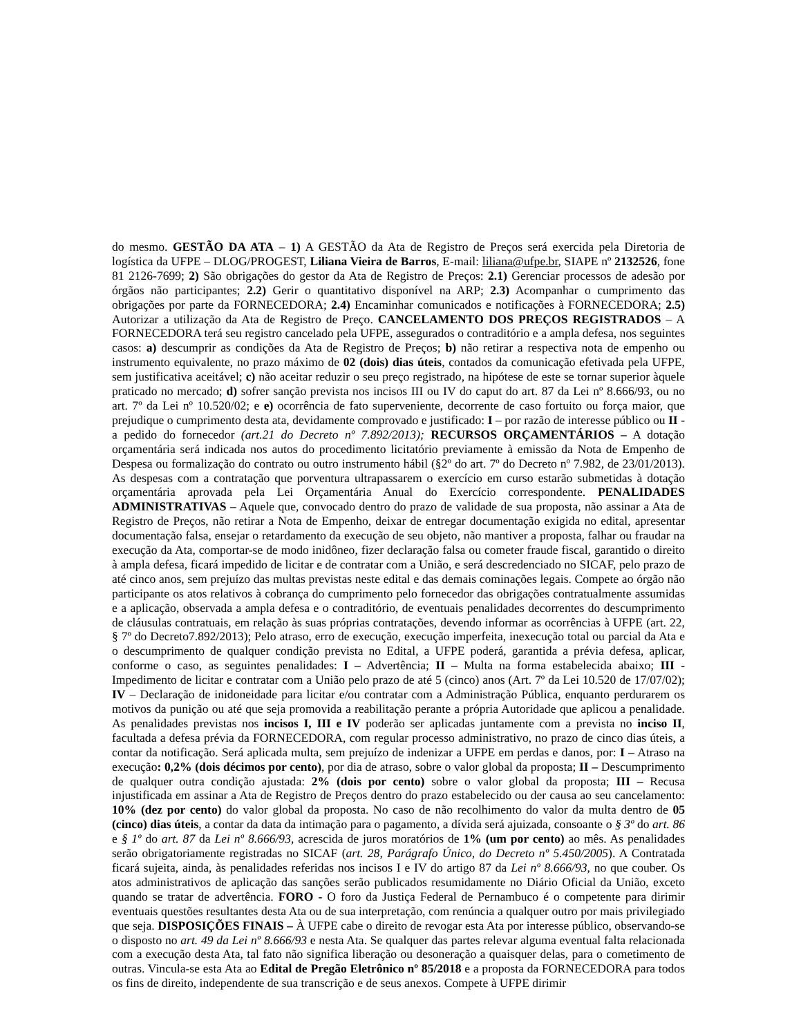do mesmo. GESTÃO DA ATA – 1) A GESTÃO da Ata de Registro de Preços será exercida pela Diretoria de logística da UFPE – DLOG/PROGEST, Liliana Vieira de Barros, E-mail: liliana@ufpe.br, SIAPE nº 2132526, fone 81 2126-7699; 2) São obrigações do gestor da Ata de Registro de Preços: 2.1) Gerenciar processos de adesão por órgãos não participantes; 2.2) Gerir o quantitativo disponível na ARP; 2.3) Acompanhar o cumprimento das obrigações por parte da FORNECEDORA; 2.4) Encaminhar comunicados e notificações à FORNECEDORA; 2.5) Autorizar a utilização da Ata de Registro de Preço. CANCELAMENTO DOS PREÇOS REGISTRADOS – A FORNECEDORA terá seu registro cancelado pela UFPE, assegurados o contraditório e a ampla defesa, nos seguintes casos: a) descumprir as condições da Ata de Registro de Preços; b) não retirar a respectiva nota de empenho ou instrumento equivalente, no prazo máximo de 02 (dois) dias úteis, contados da comunicação efetivada pela UFPE, sem justificativa aceitável; c) não aceitar reduzir o seu preço registrado, na hipótese de este se tornar superior àquele praticado no mercado; d) sofrer sanção prevista nos incisos III ou IV do caput do art. 87 da Lei nº 8.666/93, ou no art. 7º da Lei nº 10.520/02; e e) ocorrência de fato superveniente, decorrente de caso fortuito ou força maior, que prejudique o cumprimento desta ata, devidamente comprovado e justificado: I – por razão de interesse público ou II - a pedido do fornecedor (art.21 do Decreto nº 7.892/2013); RECURSOS ORÇAMENTÁRIOS – A dotação orçamentária será indicada nos autos do procedimento licitatório previamente à emissão da Nota de Empenho de Despesa ou formalização do contrato ou outro instrumento hábil (§2º do art. 7º do Decreto nº 7.982, de 23/01/2013). As despesas com a contratação que porventura ultrapassarem o exercício em curso estarão submetidas à dotação orçamentária aprovada pela Lei Orçamentária Anual do Exercício correspondente. PENALIDADES ADMINISTRATIVAS – Aquele que, convocado dentro do prazo de validade de sua proposta, não assinar a Ata de Registro de Preços, não retirar a Nota de Empenho, deixar de entregar documentação exigida no edital, apresentar documentação falsa, ensejar o retardamento da execução de seu objeto, não mantiver a proposta, falhar ou fraudar na execução da Ata, comportar-se de modo inidôneo, fizer declaração falsa ou cometer fraude fiscal, garantido o direito à ampla defesa, ficará impedido de licitar e de contratar com a União, e será descredenciado no SICAF, pelo prazo de até cinco anos, sem prejuízo das multas previstas neste edital e das demais cominações legais. Compete ao órgão não participante os atos relativos à cobrança do cumprimento pelo fornecedor das obrigações contratualmente assumidas e a aplicação, observada a ampla defesa e o contraditório, de eventuais penalidades decorrentes do descumprimento de cláusulas contratuais, em relação às suas próprias contratações, devendo informar as ocorrências à UFPE (art. 22, § 7º do Decreto7.892/2013); Pelo atraso, erro de execução, execução imperfeita, inexecução total ou parcial da Ata e o descumprimento de qualquer condição prevista no Edital, a UFPE poderá, garantida a prévia defesa, aplicar, conforme o caso, as seguintes penalidades: I – Advertência; II – Multa na forma estabelecida abaixo; III - Impedimento de licitar e contratar com a União pelo prazo de até 5 (cinco) anos (Art. 7º da Lei 10.520 de 17/07/02); IV – Declaração de inidoneidade para licitar e/ou contratar com a Administração Pública, enquanto perdurarem os motivos da punição ou até que seja promovida a reabilitação perante a própria Autoridade que aplicou a penalidade. As penalidades previstas nos incisos I, III e IV poderão ser aplicadas juntamente com a prevista no inciso II, facultada a defesa prévia da FORNECEDORA, com regular processo administrativo, no prazo de cinco dias úteis, a contar da notificação. Será aplicada multa, sem prejuízo de indenizar a UFPE em perdas e danos, por: I – Atraso na execução: 0,2% (dois décimos por cento), por dia de atraso, sobre o valor global da proposta; II – Descumprimento de qualquer outra condição ajustada: 2% (dois por cento) sobre o valor global da proposta; III – Recusa injustificada em assinar a Ata de Registro de Preços dentro do prazo estabelecido ou der causa ao seu cancelamento: 10% (dez por cento) do valor global da proposta. No caso de não recolhimento do valor da multa dentro de 05 (cinco) dias úteis, a contar da data da intimação para o pagamento, a dívida será ajuizada, consoante o § 3º do art. 86 e § 1º do art. 87 da Lei nº 8.666/93, acrescida de juros moratórios de 1% (um por cento) ao mês. As penalidades serão obrigatoriamente registradas no SICAF (art. 28, Parágrafo Único, do Decreto nº 5.450/2005). A Contratada ficará sujeita, ainda, às penalidades referidas nos incisos I e IV do artigo 87 da Lei nº 8.666/93, no que couber. Os atos administrativos de aplicação das sanções serão publicados resumidamente no Diário Oficial da União, exceto quando se tratar de advertência. FORO - O foro da Justiça Federal de Pernambuco é o competente para dirimir eventuais questões resultantes desta Ata ou de sua interpretação, com renúncia a qualquer outro por mais privilegiado que seja. DISPOSIÇÕES FINAIS – À UFPE cabe o direito de revogar esta Ata por interesse público, observando-se o disposto no art. 49 da Lei nº 8.666/93 e nesta Ata. Se qualquer das partes relevar alguma eventual falta relacionada com a execução desta Ata, tal fato não significa liberação ou desoneração a quaisquer delas, para o cometimento de outras. Vincula-se esta Ata ao Edital de Pregão Eletrônico nº 85/2018 e a proposta da FORNECEDORA para todos os fins de direito, independente de sua transcrição e de seus anexos. Compete à UFPE dirimir